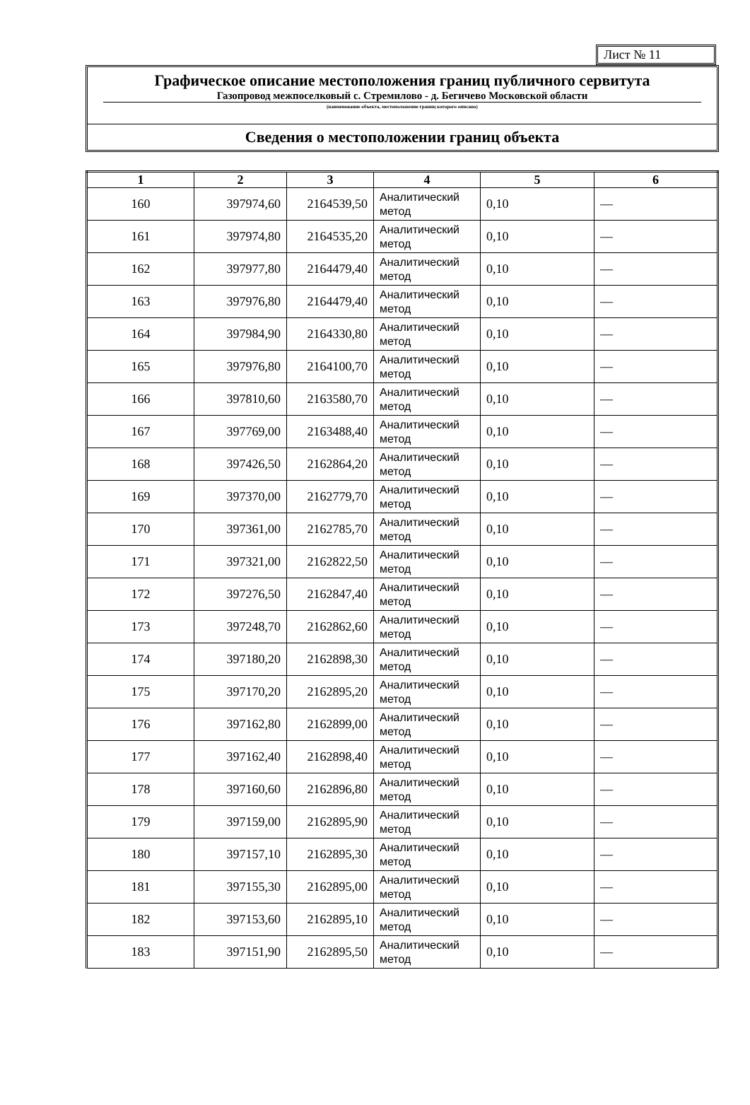Лист № 11
Графическое описание местоположения границ публичного сервитута
Газопровод межпоселковый с. Стремилово - д. Бегичево Московской области
(наименование объекта, местоположение границ которого описано)
Сведения о местоположении границ объекта
| 1 | 2 | 3 | 4 | 5 | 6 |
| --- | --- | --- | --- | --- | --- |
| 160 | 397974,60 | 2164539,50 | Аналитический метод | 0,10 | — |
| 161 | 397974,80 | 2164535,20 | Аналитический метод | 0,10 | — |
| 162 | 397977,80 | 2164479,40 | Аналитический метод | 0,10 | — |
| 163 | 397976,80 | 2164479,40 | Аналитический метод | 0,10 | — |
| 164 | 397984,90 | 2164330,80 | Аналитический метод | 0,10 | — |
| 165 | 397976,80 | 2164100,70 | Аналитический метод | 0,10 | — |
| 166 | 397810,60 | 2163580,70 | Аналитический метод | 0,10 | — |
| 167 | 397769,00 | 2163488,40 | Аналитический метод | 0,10 | — |
| 168 | 397426,50 | 2162864,20 | Аналитический метод | 0,10 | — |
| 169 | 397370,00 | 2162779,70 | Аналитический метод | 0,10 | — |
| 170 | 397361,00 | 2162785,70 | Аналитический метод | 0,10 | — |
| 171 | 397321,00 | 2162822,50 | Аналитический метод | 0,10 | — |
| 172 | 397276,50 | 2162847,40 | Аналитический метод | 0,10 | — |
| 173 | 397248,70 | 2162862,60 | Аналитический метод | 0,10 | — |
| 174 | 397180,20 | 2162898,30 | Аналитический метод | 0,10 | — |
| 175 | 397170,20 | 2162895,20 | Аналитический метод | 0,10 | — |
| 176 | 397162,80 | 2162899,00 | Аналитический метод | 0,10 | — |
| 177 | 397162,40 | 2162898,40 | Аналитический метод | 0,10 | — |
| 178 | 397160,60 | 2162896,80 | Аналитический метод | 0,10 | — |
| 179 | 397159,00 | 2162895,90 | Аналитический метод | 0,10 | — |
| 180 | 397157,10 | 2162895,30 | Аналитический метод | 0,10 | — |
| 181 | 397155,30 | 2162895,00 | Аналитический метод | 0,10 | — |
| 182 | 397153,60 | 2162895,10 | Аналитический метод | 0,10 | — |
| 183 | 397151,90 | 2162895,50 | Аналитический метод | 0,10 | — |